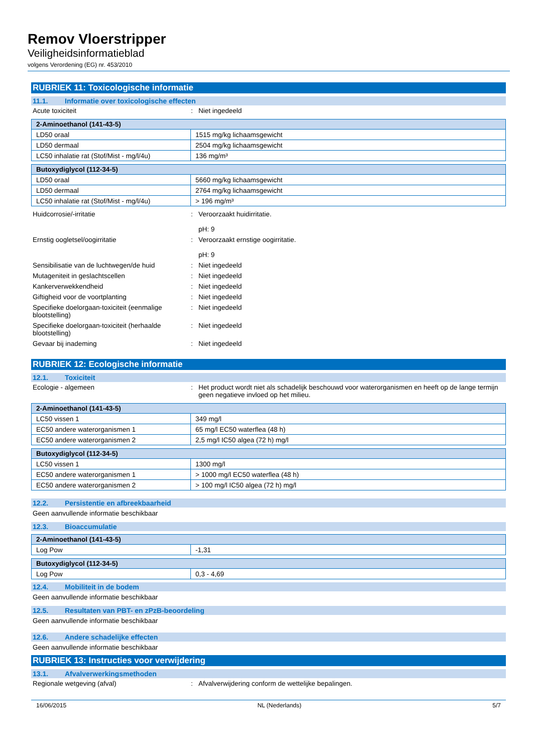Remov Vloerstripper
Veiligheidsinformatieblad
volgens Verordening (EG) nr. 453/2010
RUBRIEK 11: Toxicologische informatie
11.1. Informatie over toxicologische effecten
Acute toxiciteit : Niet ingedeeld
| 2-Aminoethanol (141-43-5) | |
| --- | --- |
| LD50 oraal | 1515 mg/kg lichaamsgewicht |
| LD50 dermaal | 2504 mg/kg lichaamsgewicht |
| LC50 inhalatie rat (Stof/Mist - mg/l/4u) | 136 mg/m³ |
| Butoxydiglycol (112-34-5) | |
| --- | --- |
| LD50 oraal | 5660 mg/kg lichaamsgewicht |
| LD50 dermaal | 2764 mg/kg lichaamsgewicht |
| LC50 inhalatie rat (Stof/Mist - mg/l/4u) | > 196 mg/m³ |
Huidcorrosie/-irritatie : Veroorzaakt huidirritatie.
pH: 9
Ernstig oogletsel/oogirritatie : Veroorzaakt ernstige oogirritatie.
pH: 9
Sensibilisatie van de luchtwegen/de huid
: Niet ingedeeld
Mutageniteit in geslachtscellen : Niet ingedeeld
Kankerverwekkendheid : Niet ingedeeld
Giftigheid voor de voortplanting : Niet ingedeeld
Specifieke doelorgaan-toxiciteit (eenmalige blootstelling)
: Niet ingedeeld
Specifieke doelorgaan-toxiciteit (herhaalde blootstelling)
: Niet ingedeeld
Gevaar bij inademing : Niet ingedeeld
RUBRIEK 12: Ecologische informatie
12.1. Toxiciteit
Ecologie - algemeen : Het product wordt niet als schadelijk beschouwd voor waterorganismen en heeft op de lange termijn geen negatieve invloed op het milieu.
| 2-Aminoethanol (141-43-5) | |
| --- | --- |
| LC50 vissen 1 | 349 mg/l |
| EC50 andere waterorganismen 1 | 65 mg/l EC50 waterflea (48 h) |
| EC50 andere waterorganismen 2 | 2,5 mg/l IC50 algea (72 h) mg/l |
| Butoxydiglycol (112-34-5) | |
| --- | --- |
| LC50 vissen 1 | 1300 mg/l |
| EC50 andere waterorganismen 1 | > 1000 mg/l EC50 waterflea (48 h) |
| EC50 andere waterorganismen 2 | > 100 mg/l IC50 algea (72 h) mg/l |
12.2. Persistentie en afbreekbaarheid
Geen aanvullende informatie beschikbaar
12.3. Bioaccumulatie
| 2-Aminoethanol (141-43-5) | |
| --- | --- |
| Log Pow | -1,31 |
| Butoxydiglycol (112-34-5) | |
| --- | --- |
| Log Pow | 0,3 - 4,69 |
12.4. Mobiliteit in de bodem
Geen aanvullende informatie beschikbaar
12.5. Resultaten van PBT- en zPzB-beoordeling
Geen aanvullende informatie beschikbaar
12.6. Andere schadelijke effecten
Geen aanvullende informatie beschikbaar
RUBRIEK 13: Instructies voor verwijdering
13.1. Afvalverwerkingsmethoden
Regionale wetgeving (afval) : Afvalverwijdering conform de wettelijke bepalingen.
16/06/2015 NL (Nederlands) 5/7